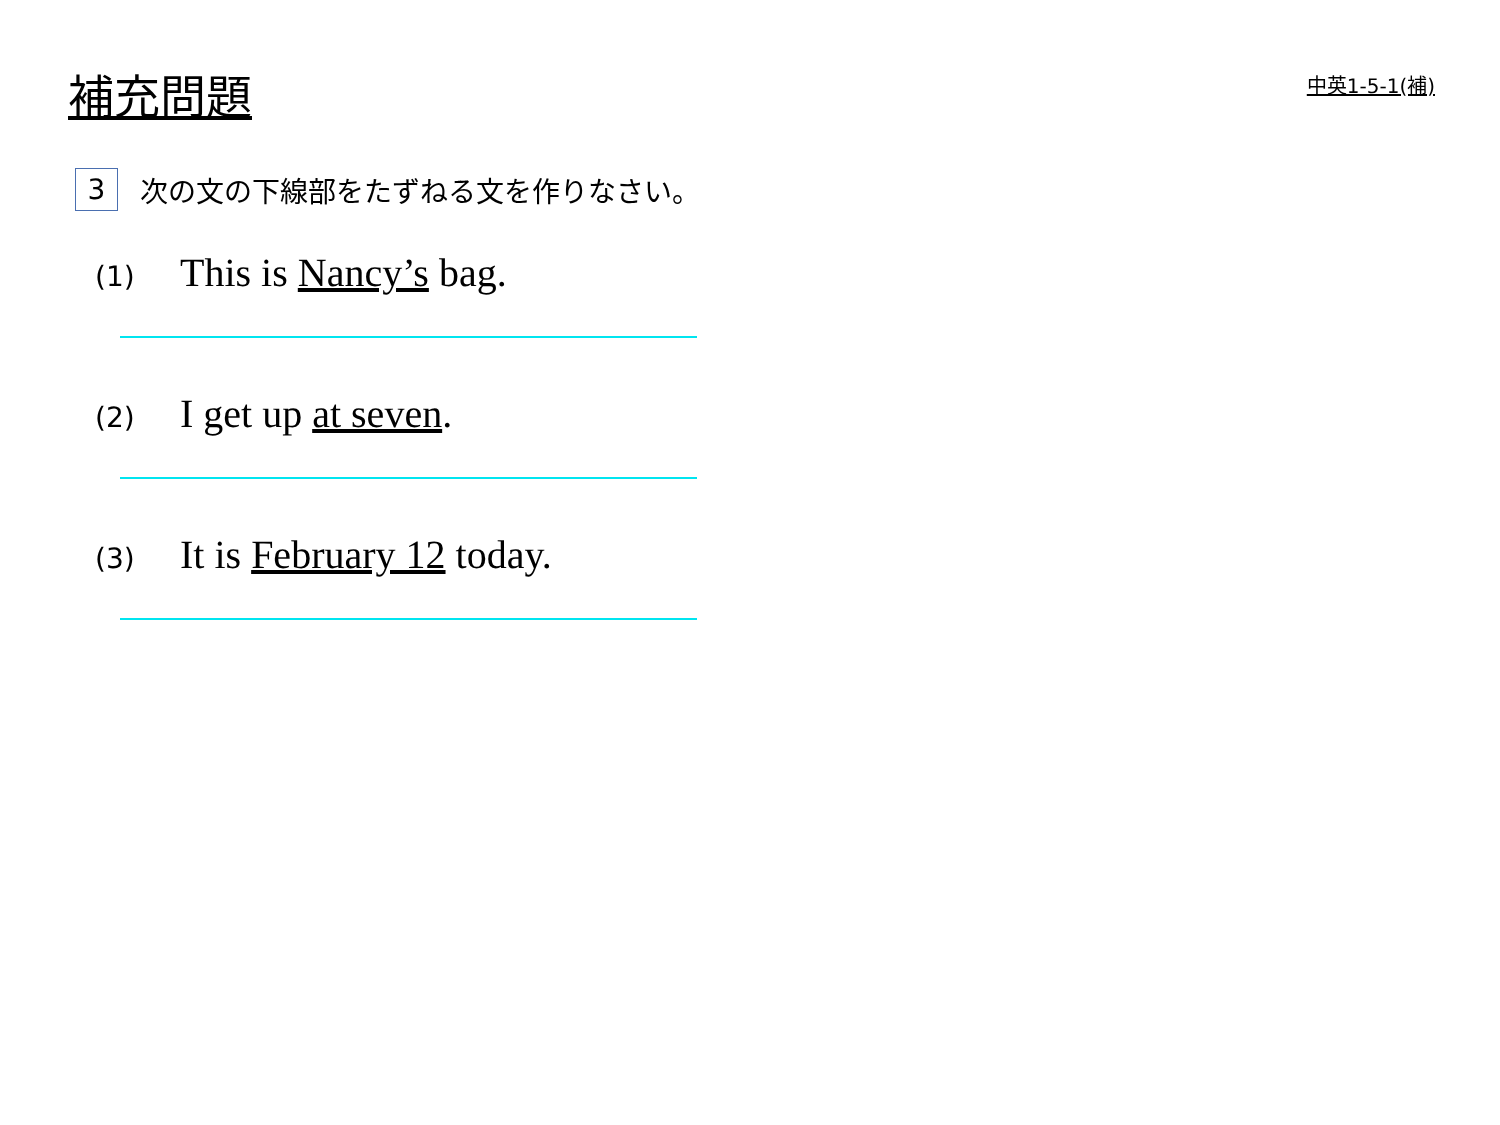補充問題
中英1-5-1(補)
3 次の文の下線部をたずねる文を作りなさい。
(1) This is Nancy’s bag.
(2) I get up at seven.
(3) It is February 12 today.